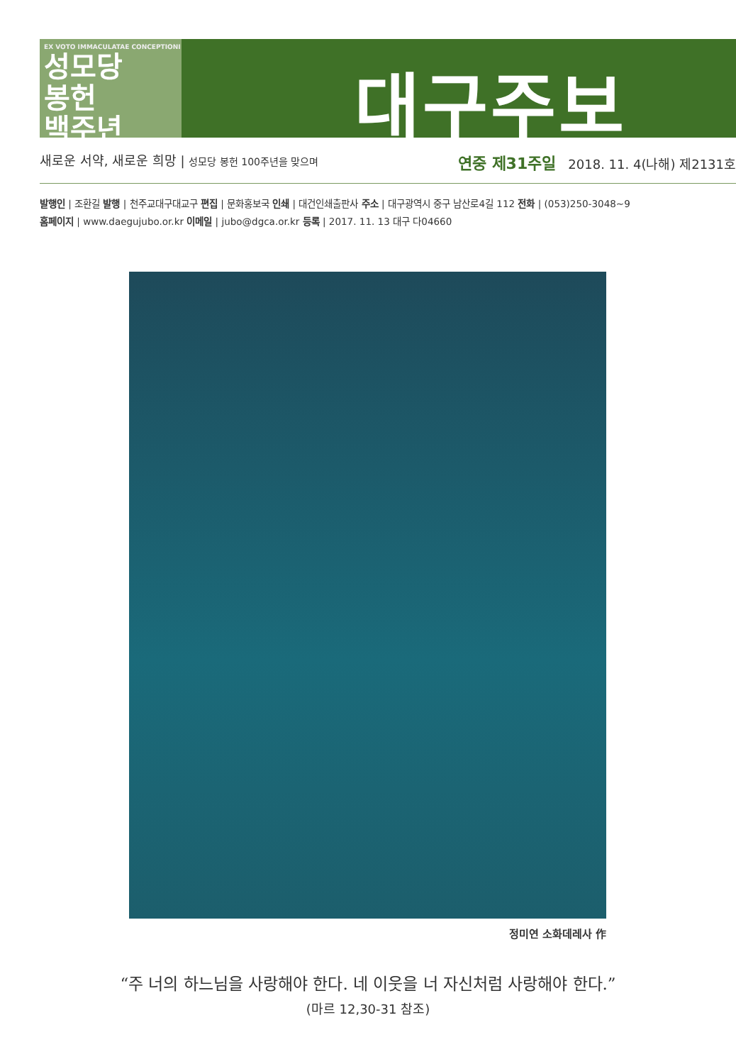EX VOTO IMMACULATAE CONCEPTIONI
성모당
봉헌
백주년
대구주보
새로운 서약, 새로운 희망 | 성모당 봉헌 100주년을 맞으며 연중 제31주일 2018. 11. 4(나해) 제2131호
발행인 | 조환길 발행 | 천주교대구대교구 편집 | 문화홍보국 인쇄 | 대건인쇄출판사 주소 | 대구광역시 중구 남산로4길 112 전화 | (053)250-3048~9
홈페이지 | www.daegujubo.or.kr 이메일 | jubo@dgca.or.kr 등록 | 2017. 11. 13 대구 다04660
정미연 소화데레사 作
“주 너의 하느님을 사랑해야 한다. 네 이웃을 너 자신처럼 사랑해야 한다.”
(마르 12,30-31 참조)